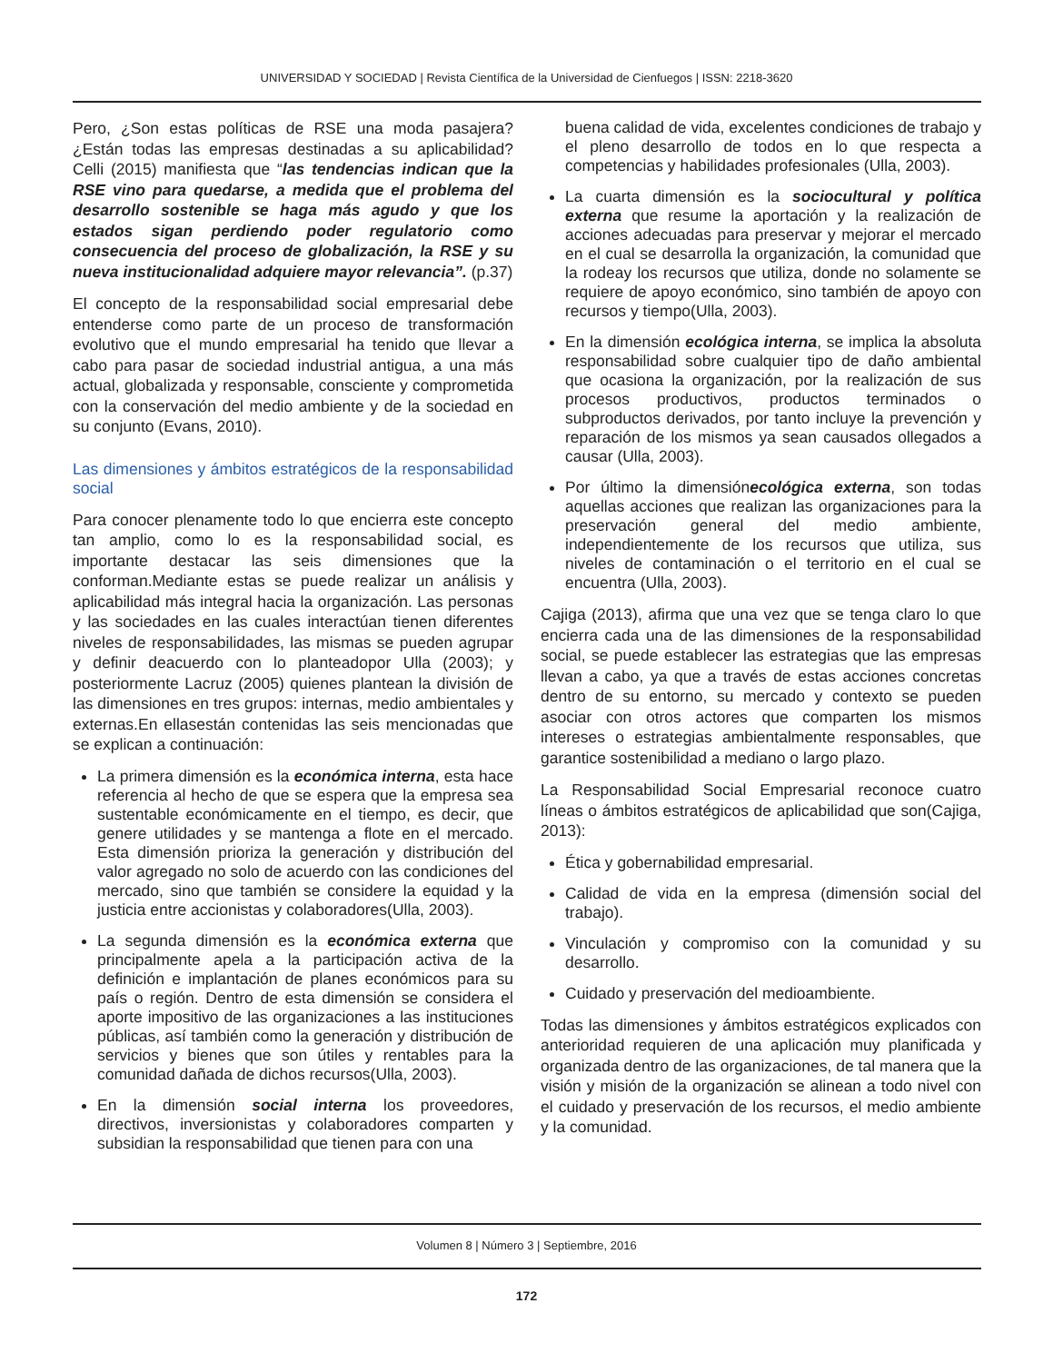UNIVERSIDAD Y SOCIEDAD | Revista Científica de la Universidad de Cienfuegos | ISSN: 2218-3620
Pero, ¿Son estas políticas de RSE una moda pasajera? ¿Están todas las empresas destinadas a su aplicabilidad? Celli (2015) manifiesta que “las tendencias indican que la RSE vino para quedarse, a medida que el problema del desarrollo sostenible se haga más agudo y que los estados sigan perdiendo poder regulatorio como consecuencia del proceso de globalización, la RSE y su nueva institucionalidad adquiere mayor relevancia”. (p.37)
El concepto de la responsabilidad social empresarial debe entenderse como parte de un proceso de transformación evolutivo que el mundo empresarial ha tenido que llevar a cabo para pasar de sociedad industrial antigua, a una más actual, globalizada y responsable, consciente y comprometida con la conservación del medio ambiente y de la sociedad en su conjunto (Evans, 2010).
Las dimensiones y ámbitos estratégicos de la responsabilidad social
Para conocer plenamente todo lo que encierra este concepto tan amplio, como lo es la responsabilidad social, es importante destacar las seis dimensiones que la conforman.Mediante estas se puede realizar un análisis y aplicabilidad más integral hacia la organización. Las personas y las sociedades en las cuales interactúan tienen diferentes niveles de responsabilidades, las mismas se pueden agrupar y definir deacuerdo con lo planteadopor Ulla (2003); y posteriormente Lacruz (2005) quienes plantean la división de las dimensiones en tres grupos: internas, medio ambientales y externas.En ellasestán contenidas las seis mencionadas que se explican a continuación:
La primera dimensión es la económica interna, esta hace referencia al hecho de que se espera que la empresa sea sustentable económicamente en el tiempo, es decir, que genere utilidades y se mantenga a flote en el mercado. Esta dimensión prioriza la generación y distribución del valor agregado no solo de acuerdo con las condiciones del mercado, sino que también se considere la equidad y la justicia entre accionistas y colaboradores(Ulla, 2003).
La segunda dimensión es la económica externa que principalmente apela a la participación activa de la definición e implantación de planes económicos para su país o región. Dentro de esta dimensión se considera el aporte impositivo de las organizaciones a las instituciones públicas, así también como la generación y distribución de servicios y bienes que son útiles y rentables para la comunidad dañada de dichos recursos(Ulla, 2003).
En la dimensión social interna los proveedores, directivos, inversionistas y colaboradores comparten y subsidian la responsabilidad que tienen para con una
buena calidad de vida, excelentes condiciones de trabajo y el pleno desarrollo de todos en lo que respecta a competencias y habilidades profesionales (Ulla, 2003).
La cuarta dimensión es la sociocultural y política externa que resume la aportación y la realización de acciones adecuadas para preservar y mejorar el mercado en el cual se desarrolla la organización, la comunidad que la rodeay los recursos que utiliza, donde no solamente se requiere de apoyo económico, sino también de apoyo con recursos y tiempo(Ulla, 2003).
En la dimensión ecológica interna, se implica la absoluta responsabilidad sobre cualquier tipo de daño ambiental que ocasiona la organización, por la realización de sus procesos productivos, productos terminados o subproductos derivados, por tanto incluye la prevención y reparación de los mismos ya sean causados ollegados a causar (Ulla, 2003).
Por último la dimensiónecológica externa, son todas aquellas acciones que realizan las organizaciones para la preservación general del medio ambiente, independientemente de los recursos que utiliza, sus niveles de contaminación o el territorio en el cual se encuentra (Ulla, 2003).
Cajiga (2013), afirma que una vez que se tenga claro lo que encierra cada una de las dimensiones de la responsabilidad social, se puede establecer las estrategias que las empresas llevan a cabo, ya que a través de estas acciones concretas dentro de su entorno, su mercado y contexto se pueden asociar con otros actores que comparten los mismos intereses o estrategias ambientalmente responsables, que garantice sostenibilidad a mediano o largo plazo.
La Responsabilidad Social Empresarial reconoce cuatro líneas o ámbitos estratégicos de aplicabilidad que son(Cajiga, 2013):
Ética y gobernabilidad empresarial.
Calidad de vida en la empresa (dimensión social del trabajo).
Vinculación y compromiso con la comunidad y su desarrollo.
Cuidado y preservación del medioambiente.
Todas las dimensiones y ámbitos estratégicos explicados con anterioridad requieren de una aplicación muy planificada y organizada dentro de las organizaciones, de tal manera que la visión y misión de la organización se alinean a todo nivel con el cuidado y preservación de los recursos, el medio ambiente y la comunidad.
Volumen 8 | Número 3 | Septiembre, 2016
172